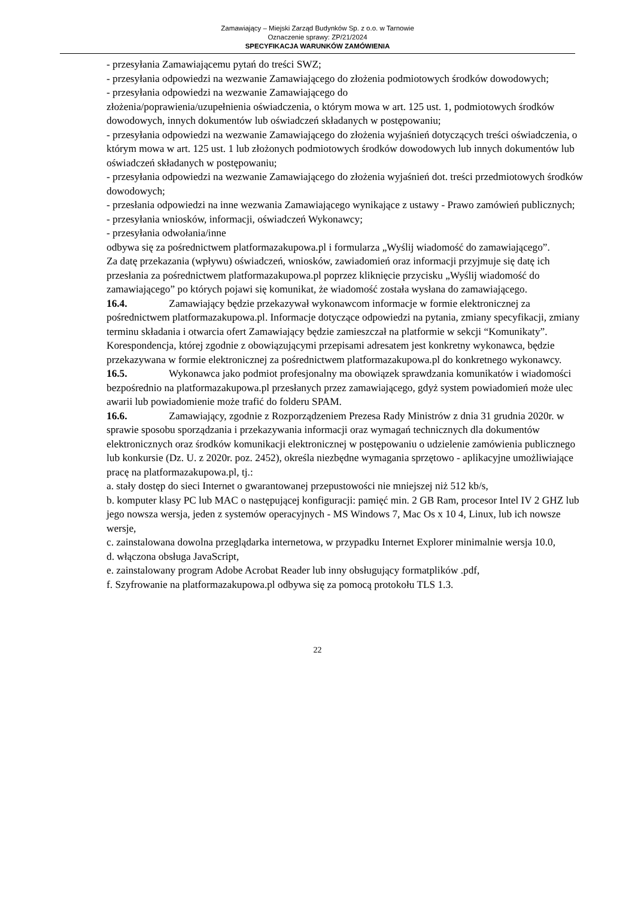Zamawiający – Miejski Zarząd Budynków Sp. z o.o. w Tarnowie
Oznaczenie sprawy: ZP/21/2024
SPECYFIKACJA WARUNKÓW ZAMÓWIENIA
- przesyłania Zamawiającemu pytań do treści SWZ;
- przesyłania odpowiedzi na wezwanie Zamawiającego do złożenia podmiotowych środków dowodowych;
- przesyłania odpowiedzi na wezwanie Zamawiającego do
złożenia/poprawienia/uzupełnienia oświadczenia, o którym mowa w art. 125 ust. 1, podmiotowych środków dowodowych, innych dokumentów lub oświadczeń składanych w postępowaniu;
- przesyłania odpowiedzi na wezwanie Zamawiającego do złożenia wyjaśnień dotyczących treści oświadczenia, o którym mowa w art. 125 ust. 1 lub złożonych podmiotowych środków dowodowych lub innych dokumentów lub oświadczeń składanych w postępowaniu;
- przesyłania odpowiedzi na wezwanie Zamawiającego do złożenia wyjaśnień dot. treści przedmiotowych środków dowodowych;
- przesłania odpowiedzi na inne wezwania Zamawiającego wynikające z ustawy - Prawo zamówień publicznych;
- przesyłania wniosków, informacji, oświadczeń Wykonawcy;
- przesyłania odwołania/inne
odbywa się za pośrednictwem platformazakupowa.pl i formularza „Wyślij wiadomość do zamawiającego”.
Za datę przekazania (wpływu) oświadczeń, wniosków, zawiadomień oraz informacji przyjmuje się datę ich przesłania za pośrednictwem platformazakupowa.pl poprzez kliknięcie przycisku „Wyślij wiadomość do zamawiającego” po których pojawi się komunikat, że wiadomość została wysłana do zamawiającego.
16.4. Zamawiający będzie przekazywał wykonawcom informacje w formie elektronicznej za pośrednictwem platformazakupowa.pl. Informacje dotyczące odpowiedzi na pytania, zmiany specyfikacji, zmiany terminu składania i otwarcia ofert Zamawiający będzie zamieszczał na platformie w sekcji “Komunikaty”. Korespondencja, której zgodnie z obowiązującymi przepisami adresatem jest konkretny wykonawca, będzie przekazywana w formie elektronicznej za pośrednictwem platformazakupowa.pl do konkretnego wykonawcy.
16.5. Wykonawca jako podmiot profesjonalny ma obowiązek sprawdzania komunikatów i wiadomości bezpośrednio na platformazakupowa.pl przesłanych przez zamawiającego, gdyż system powiadomień może ulec awarii lub powiadomienie może trafić do folderu SPAM.
16.6. Zamawiający, zgodnie z Rozporządzeniem Prezesa Rady Ministrów z dnia 31 grudnia 2020r. w sprawie sposobu sporządzania i przekazywania informacji oraz wymagań technicznych dla dokumentów elektronicznych oraz środków komunikacji elektronicznej w postępowaniu o udzielenie zamówienia publicznego lub konkursie (Dz. U. z 2020r. poz. 2452), określa niezbędne wymagania sprzętowo - aplikacyjne umożliwiające pracę na platformazakupowa.pl, tj.:
a. stały dostęp do sieci Internet o gwarantowanej przepustowości nie mniejszej niż 512 kb/s,
b. komputer klasy PC lub MAC o następującej konfiguracji: pamięć min. 2 GB Ram, procesor Intel IV 2 GHZ lub jego nowsza wersja, jeden z systemów operacyjnych - MS Windows 7, Mac Os x 10 4, Linux, lub ich nowsze wersje,
c. zainstalowana dowolna przeglądarka internetowa, w przypadku Internet Explorer minimalnie wersja 10.0,
d. włączona obsługa JavaScript,
e. zainstalowany program Adobe Acrobat Reader lub inny obsługujący formatplików .pdf,
f. Szyfrowanie na platformazakupowa.pl odbywa się za pomocą protokołu TLS 1.3.
22